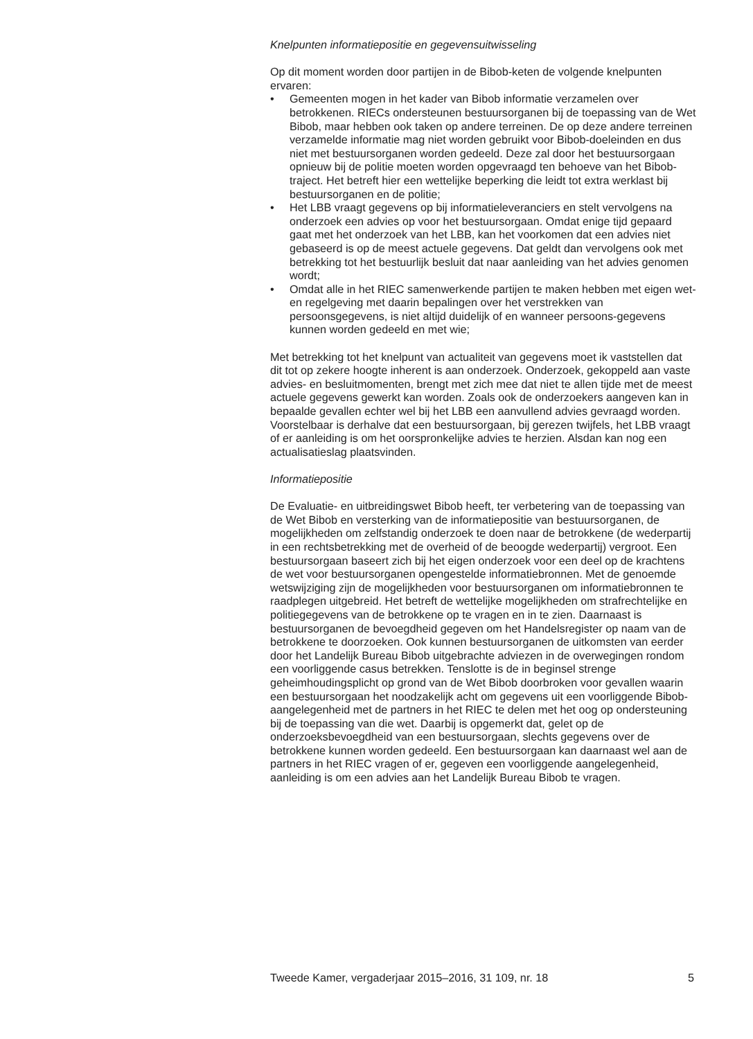Knelpunten informatiepositie en gegevensuitwisseling
Op dit moment worden door partijen in de Bibob-keten de volgende knelpunten ervaren:
• Gemeenten mogen in het kader van Bibob informatie verzamelen over betrokkenen. RIECs ondersteunen bestuursorganen bij de toepassing van de Wet Bibob, maar hebben ook taken op andere terreinen. De op deze andere terreinen verzamelde informatie mag niet worden gebruikt voor Bibob-doeleinden en dus niet met bestuursorganen worden gedeeld. Deze zal door het bestuursorgaan opnieuw bij de politie moeten worden opgevraagd ten behoeve van het Bibob-traject. Het betreft hier een wettelijke beperking die leidt tot extra werklast bij bestuursorganen en de politie;
• Het LBB vraagt gegevens op bij informatieleveranciers en stelt vervolgens na onderzoek een advies op voor het bestuursorgaan. Omdat enige tijd gepaard gaat met het onderzoek van het LBB, kan het voorkomen dat een advies niet gebaseerd is op de meest actuele gegevens. Dat geldt dan vervolgens ook met betrekking tot het bestuurlijk besluit dat naar aanleiding van het advies genomen wordt;
• Omdat alle in het RIEC samenwerkende partijen te maken hebben met eigen wet- en regelgeving met daarin bepalingen over het verstrekken van persoonsgegevens, is niet altijd duidelijk of en wanneer persoons-gegevens kunnen worden gedeeld en met wie;
Met betrekking tot het knelpunt van actualiteit van gegevens moet ik vaststellen dat dit tot op zekere hoogte inherent is aan onderzoek. Onderzoek, gekoppeld aan vaste advies- en besluitmomenten, brengt met zich mee dat niet te allen tijde met de meest actuele gegevens gewerkt kan worden. Zoals ook de onderzoekers aangeven kan in bepaalde gevallen echter wel bij het LBB een aanvullend advies gevraagd worden. Voorstelbaar is derhalve dat een bestuursorgaan, bij gerezen twijfels, het LBB vraagt of er aanleiding is om het oorspronkelijke advies te herzien. Alsdan kan nog een actualisatieslag plaatsvinden.
Informatiepositie
De Evaluatie- en uitbreidingswet Bibob heeft, ter verbetering van de toepassing van de Wet Bibob en versterking van de informatiepositie van bestuursorganen, de mogelijkheden om zelfstandig onderzoek te doen naar de betrokkene (de wederpartij in een rechtsbetrekking met de overheid of de beoogde wederpartij) vergroot. Een bestuursorgaan baseert zich bij het eigen onderzoek voor een deel op de krachtens de wet voor bestuursorganen opengestelde informatiebronnen. Met de genoemde wetswijziging zijn de mogelijkheden voor bestuursorganen om informatiebronnen te raadplegen uitgebreid. Het betreft de wettelijke mogelijkheden om strafrechtelijke en politiegegevens van de betrokkene op te vragen en in te zien. Daarnaast is bestuursorganen de bevoegdheid gegeven om het Handelsregister op naam van de betrokkene te doorzoeken. Ook kunnen bestuursorganen de uitkomsten van eerder door het Landelijk Bureau Bibob uitgebrachte adviezen in de overwegingen rondom een voorliggende casus betrekken. Tenslotte is de in beginsel strenge geheimhoudingsplicht op grond van de Wet Bibob doorbroken voor gevallen waarin een bestuursorgaan het noodzakelijk acht om gegevens uit een voorliggende Bibob-aangelegenheid met de partners in het RIEC te delen met het oog op ondersteuning bij de toepassing van die wet. Daarbij is opgemerkt dat, gelet op de onderzoeksbevoegdheid van een bestuursorgaan, slechts gegevens over de betrokkene kunnen worden gedeeld. Een bestuursorgaan kan daarnaast wel aan de partners in het RIEC vragen of er, gegeven een voorliggende aangelegenheid, aanleiding is om een advies aan het Landelijk Bureau Bibob te vragen.
Tweede Kamer, vergaderjaar 2015–2016, 31 109, nr. 18 5